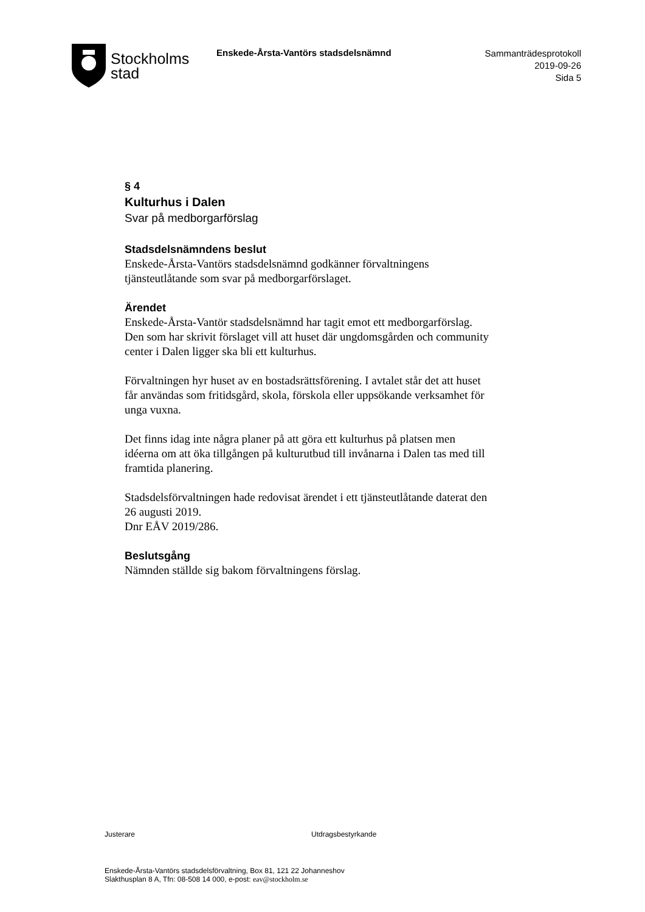Stockholms
stad
Enskede-Årsta-Vantörs stadsdelsnämnd
Sammanträdesprotokoll
2019-09-26
Sida 5
§ 4
Kulturhus i Dalen
Svar på medborgarförslag
Stadsdelsnämndens beslut
Enskede-Årsta-Vantörs stadsdelsnämnd godkänner förvaltningens tjänsteutlåtande som svar på medborgarförslaget.
Ärendet
Enskede-Årsta-Vantör stadsdelsnämnd har tagit emot ett medborgarförslag. Den som har skrivit förslaget vill att huset där ungdomsgården och community center i Dalen ligger ska bli ett kulturhus.
Förvaltningen hyr huset av en bostadsrättsförening. I avtalet står det att huset får användas som fritidsgård, skola, förskola eller uppsökande verksamhet för unga vuxna.
Det finns idag inte några planer på att göra ett kulturhus på platsen men idéerna om att öka tillgången på kulturutbud till invånarna i Dalen tas med till framtida planering.
Stadsdelsförvaltningen hade redovisat ärendet i ett tjänsteutlåtande daterat den 26 augusti 2019.
Dnr EÅV 2019/286.
Beslutsgång
Nämnden ställde sig bakom förvaltningens förslag.
Justerare Utdragsbestyrkande
Enskede-Årsta-Vantörs stadsdelsförvaltning, Box 81, 121 22 Johanneshov
Slakthusplan 8 A, Tfn: 08-508 14 000, e-post: eav@stockholm.se